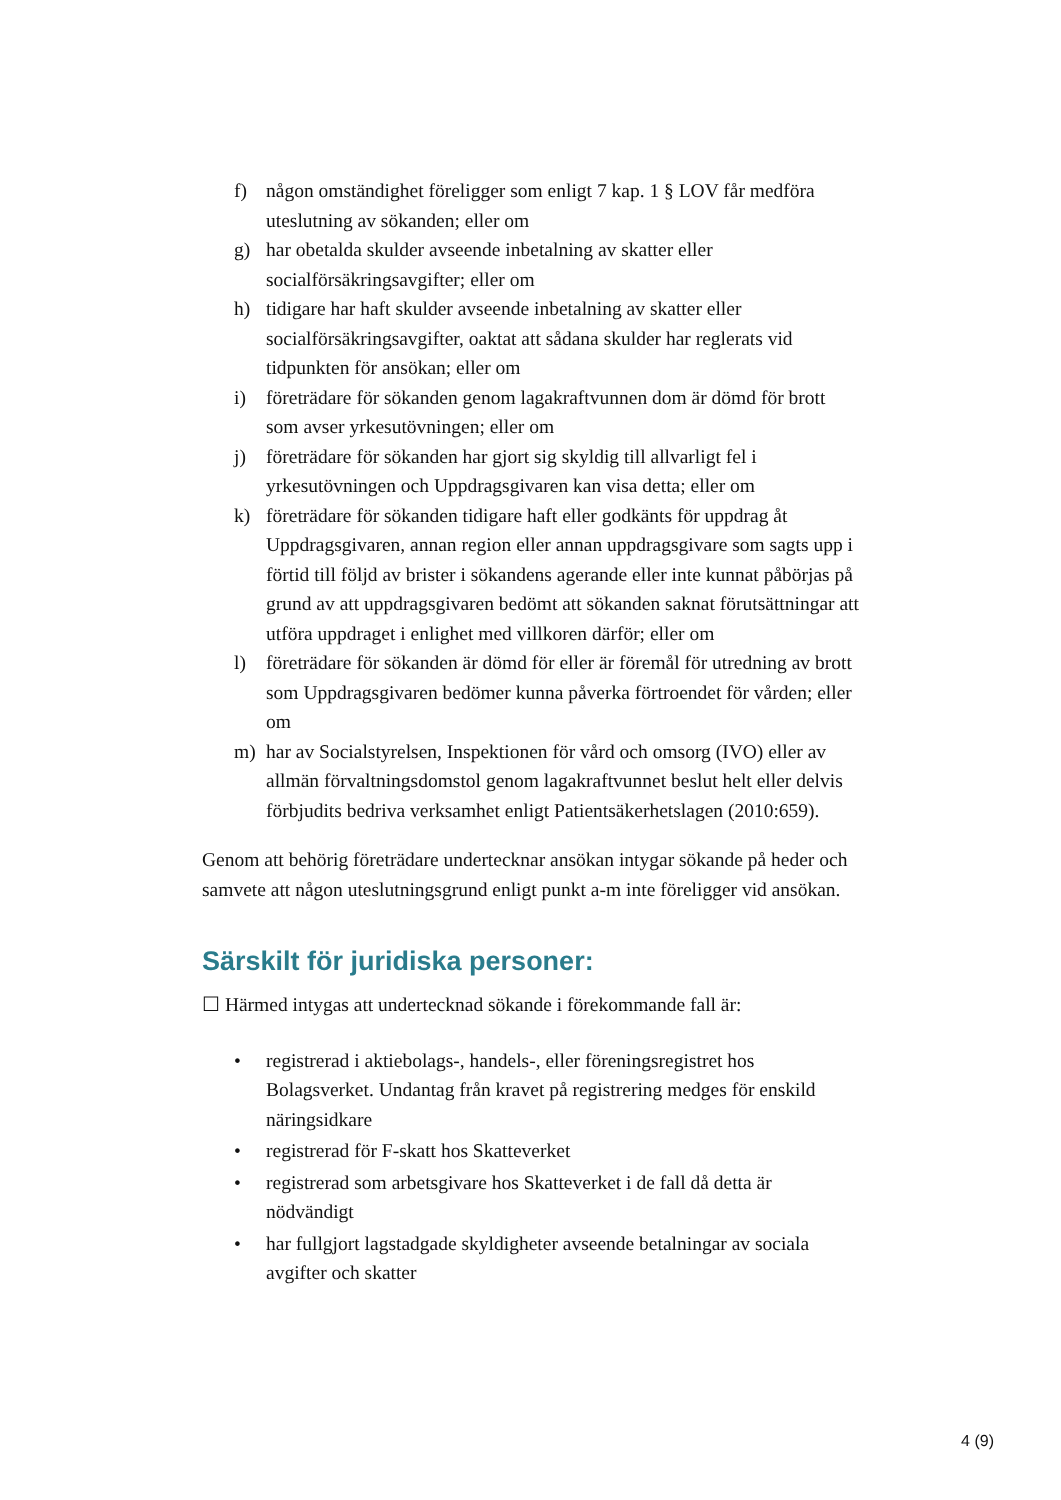f) någon omständighet föreligger som enligt 7 kap. 1 § LOV får medföra uteslutning av sökanden; eller om
g) har obetalda skulder avseende inbetalning av skatter eller socialförsäkringsavgifter; eller om
h) tidigare har haft skulder avseende inbetalning av skatter eller socialförsäkringsavgifter, oaktat att sådana skulder har reglerats vid tidpunkten för ansökan; eller om
i) företrädare för sökanden genom lagakraftvunnen dom är dömd för brott som avser yrkesutövningen; eller om
j) företrädare för sökanden har gjort sig skyldig till allvarligt fel i yrkesutövningen och Uppdragsgivaren kan visa detta; eller om
k) företrädare för sökanden tidigare haft eller godkänts för uppdrag åt Uppdragsgivaren, annan region eller annan uppdragsgivare som sagts upp i förtid till följd av brister i sökandens agerande eller inte kunnat påbörjas på grund av att uppdragsgivaren bedömt att sökanden saknat förutsättningar att utföra uppdraget i enlighet med villkoren därför; eller om
l) företrädare för sökanden är dömd för eller är föremål för utredning av brott som Uppdragsgivaren bedömer kunna påverka förtroendet för vården; eller om
m) har av Socialstyrelsen, Inspektionen för vård och omsorg (IVO) eller av allmän förvaltningsdomstol genom lagakraftvunnet beslut helt eller delvis förbjudits bedriva verksamhet enligt Patientsäkerhetslagen (2010:659).
Genom att behörig företrädare undertecknar ansökan intygar sökande på heder och samvete att någon uteslutningsgrund enligt punkt a-m inte föreligger vid ansökan.
Särskilt för juridiska personer:
☐ Härmed intygas att undertecknad sökande i förekommande fall är:
• registrerad i aktiebolags-, handels-, eller föreningsregistret hos Bolagsverket. Undantag från kravet på registrering medges för enskild näringsidkare
• registrerad för F-skatt hos Skatteverket
• registrerad som arbetsgivare hos Skatteverket i de fall då detta är nödvändigt
• har fullgjort lagstadgade skyldigheter avseende betalningar av sociala avgifter och skatter
4 (9)